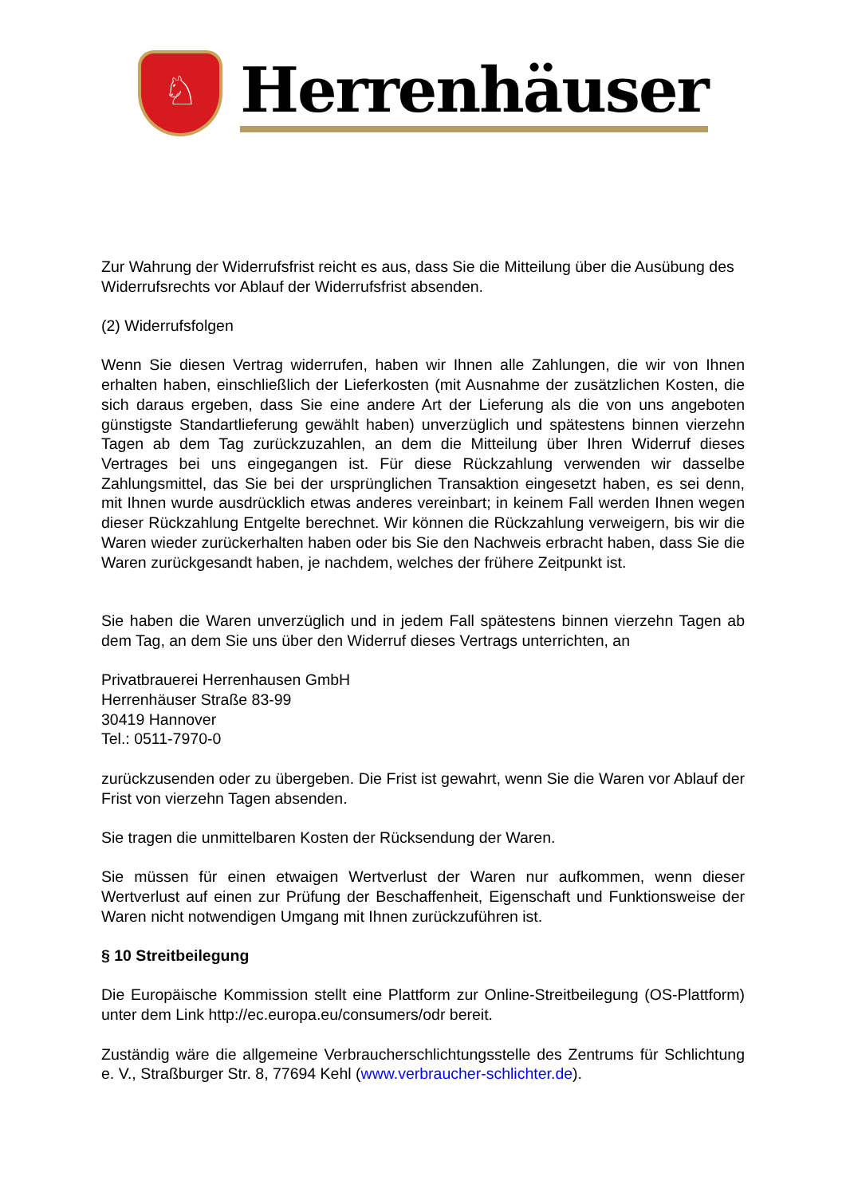♘
Herrenhäuser
Zur Wahrung der Widerrufsfrist reicht es aus, dass Sie die Mitteilung über die Ausübung des Widerrufsrechts vor Ablauf der Widerrufsfrist absenden.
(2) Widerrufsfolgen
Wenn Sie diesen Vertrag widerrufen, haben wir Ihnen alle Zahlungen, die wir von Ihnen erhalten haben, einschließlich der Lieferkosten (mit Ausnahme der zusätzlichen Kosten, die sich daraus ergeben, dass Sie eine andere Art der Lieferung als die von uns angeboten günstigste Standartlieferung gewählt haben) unverzüglich und spätestens binnen vierzehn Tagen ab dem Tag zurückzuzahlen, an dem die Mitteilung über Ihren Widerruf dieses Vertrages bei uns eingegangen ist. Für diese Rückzahlung verwenden wir dasselbe Zahlungsmittel, das Sie bei der ursprünglichen Transaktion eingesetzt haben, es sei denn, mit Ihnen wurde ausdrücklich etwas anderes vereinbart; in keinem Fall werden Ihnen wegen dieser Rückzahlung Entgelte berechnet. Wir können die Rückzahlung verweigern, bis wir die Waren wieder zurückerhalten haben oder bis Sie den Nachweis erbracht haben, dass Sie die Waren zurückgesandt haben, je nachdem, welches der frühere Zeitpunkt ist.
Sie haben die Waren unverzüglich und in jedem Fall spätestens binnen vierzehn Tagen ab dem Tag, an dem Sie uns über den Widerruf dieses Vertrags unterrichten, an
Privatbrauerei Herrenhausen GmbH
Herrenhäuser Straße 83-99
30419 Hannover
Tel.: 0511-7970-0
zurückzusenden oder zu übergeben. Die Frist ist gewahrt, wenn Sie die Waren vor Ablauf der Frist von vierzehn Tagen absenden.
Sie tragen die unmittelbaren Kosten der Rücksendung der Waren.
Sie müssen für einen etwaigen Wertverlust der Waren nur aufkommen, wenn dieser Wertverlust auf einen zur Prüfung der Beschaffenheit, Eigenschaft und Funktionsweise der Waren nicht notwendigen Umgang mit Ihnen zurückzuführen ist.
§ 10 Streitbeilegung
Die Europäische Kommission stellt eine Plattform zur Online-Streitbeilegung (OS-Plattform) unter dem Link http://ec.europa.eu/consumers/odr bereit.
Zuständig wäre die allgemeine Verbraucherschlichtungsstelle des Zentrums für Schlichtung e. V., Straßburger Str. 8, 77694 Kehl (www.verbraucher-schlichter.de).